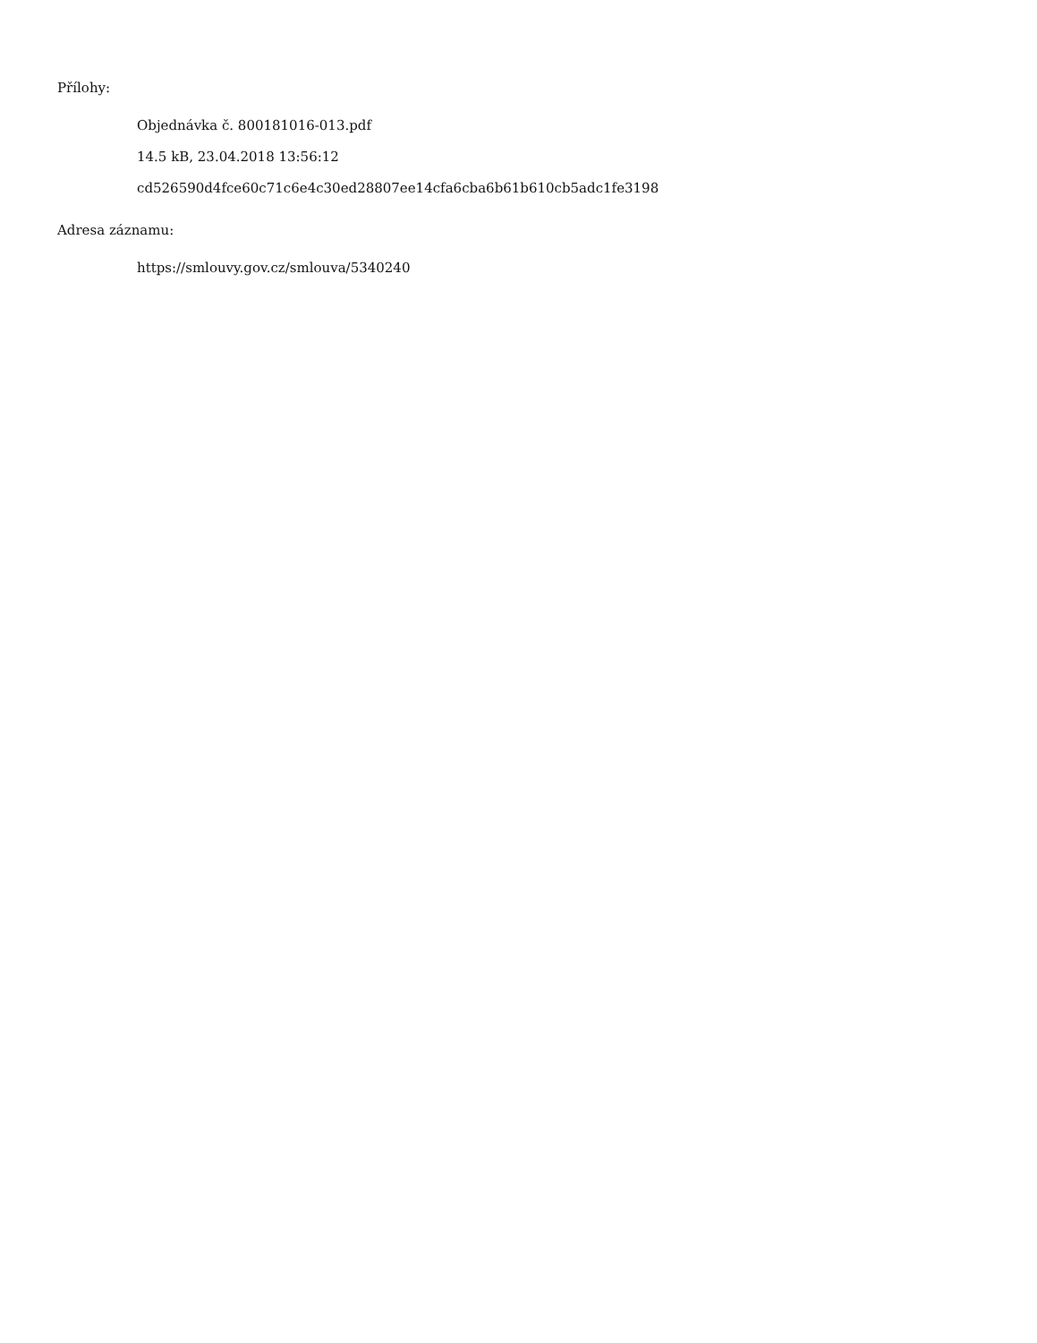Přílohy:
Objednávka č. 800181016-013.pdf
14.5 kB, 23.04.2018 13:56:12
cd526590d4fce60c71c6e4c30ed28807ee14cfa6cba6b61b610cb5adc1fe3198
Adresa záznamu:
https://smlouvy.gov.cz/smlouva/5340240